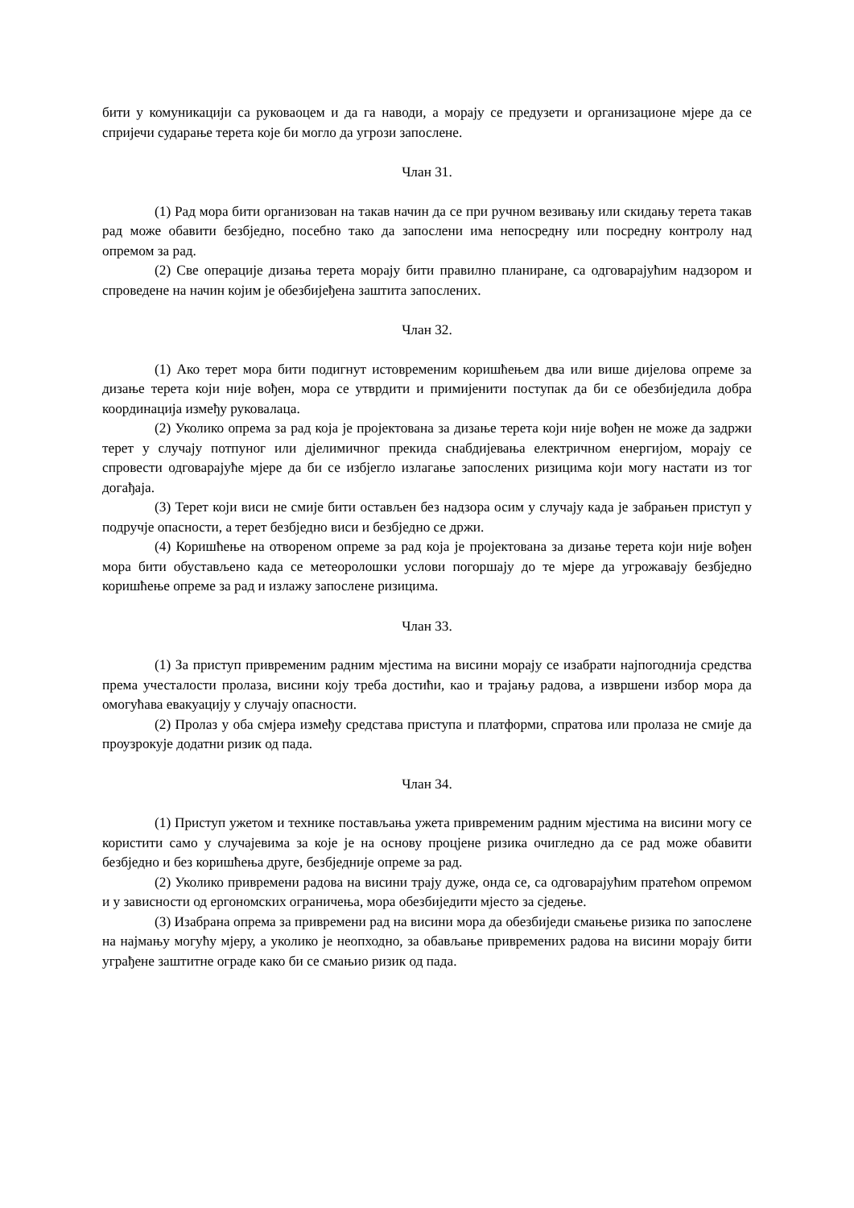бити у комуникацији са руковаоцем и да га наводи, а морају се предузети и организационе мјере да се спријечи сударање терета које би могло да угрози запослене.
Члан 31.
(1) Рад мора бити организован на такав начин да се при ручном везивању или скидању терета такав рад може обавити безбједно, посебно тако да запослени има непосредну или посредну контролу над опремом за рад.
(2) Све операције дизања терета морају бити правилно планиране, са одговарајућим надзором и спроведене на начин којим је обезбијеђена заштита запослених.
Члан 32.
(1) Ако терет мора бити подигнут истовременим коришћењем два или више дијелова опреме за дизање терета који није вођен, мора се утврдити и примијенити поступак да би се обезбиједила добра координација између руковалаца.
(2) Уколико опрема за рад која је пројектована за дизање терета који није вођен не може да задржи терет у случају потпуног или дјелимичног прекида снабдијевања електричном енергијом, морају се спровести одговарајуће мјере да би се избјегло излагање запослених ризицима који могу настати из тог догађаја.
(3) Терет који виси не смије бити остављен без надзора осим у случају када је забрањен приступ у подручје опасности, а терет безбједно виси и безбједно се држи.
(4) Коришћење на отвореном опреме за рад која је пројектована за дизање терета који није вођен мора бити обустављено када се метеоролошки услови погоршају до те мјере да угрожавају безбједно коришћење опреме за рад и излажу запослене ризицима.
Члан 33.
(1) За приступ привременим радним мјестима на висини морају се изабрати најпогоднија средства према учесталости пролаза, висини коју треба достићи, као и трајању радова, а извршени избор мора да омогућава евакуацију у случају опасности.
(2) Пролаз у оба смјера између средстава приступа и платформи, спратова или пролаза не смије да проузрокује додатни ризик од пада.
Члан 34.
(1) Приступ ужетом и технике постављања ужета привременим радним мјестима на висини могу се користити само у случајевима за које је на основу процјене ризика очигледно да се рад може обавити безбједно и без коришћења друге, безбједније опреме за рад.
(2) Уколико привремени радова на висини трају дуже, онда се, са одговарајућим пратећом опремом и у зависности од ергономских ограничења, мора обезбиједити мјесто за сједење.
(3) Изабрана опрема за привремени рад на висини мора да обезбиједи смањење ризика по запослене на најмању могућу мјеру, а уколико је неопходно, за обављање привремених радова на висини морају бити уграђене заштитне ограде како би се смањио ризик од пада.